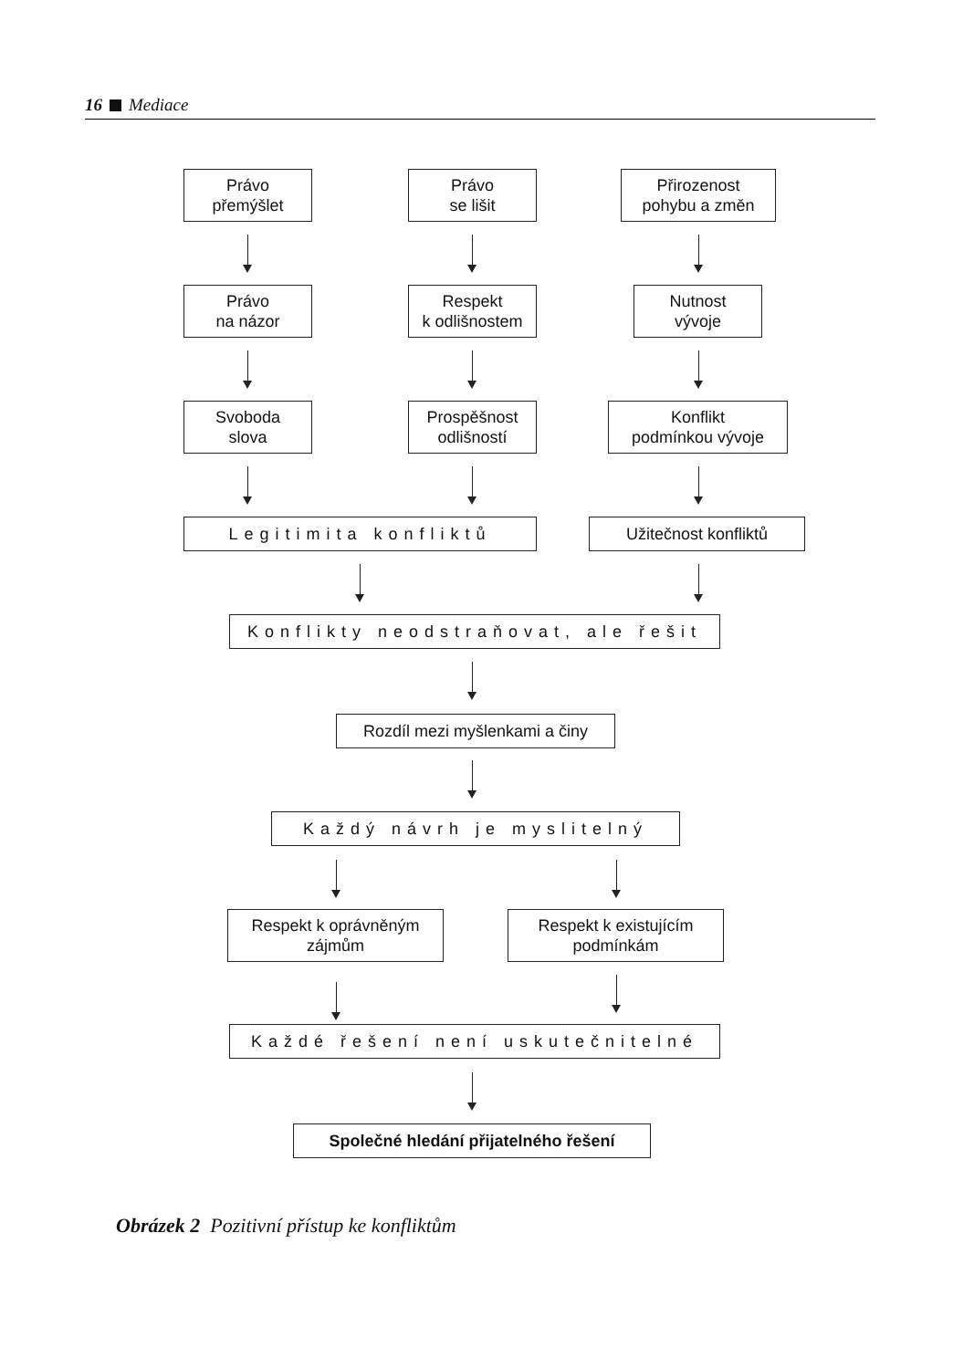16 Mediace
Právo
přemýšlet
Právo
se lišit
Přirozenost
pohybu a změn
Právo
na názor
Respekt
k odlišnostem
Nutnost
vývoje
Svoboda
slova
Prospěšnost
odlišností
Konflikt
podmínkou vývoje
Legitimita konfliktů Užitečnost konfliktů
Konflikty neodstraňovat, ale řešit
Rozdíl mezi myšlenkami a činy
Každý návrh je myslitelný
Respekt k oprávněným
zájmům
Respekt k existujícím
podmínkám
Každé řešení není uskutečnitelné
Společné hledání přijatelného řešení
Obrázek 2 Pozitivní přístup ke konfliktům